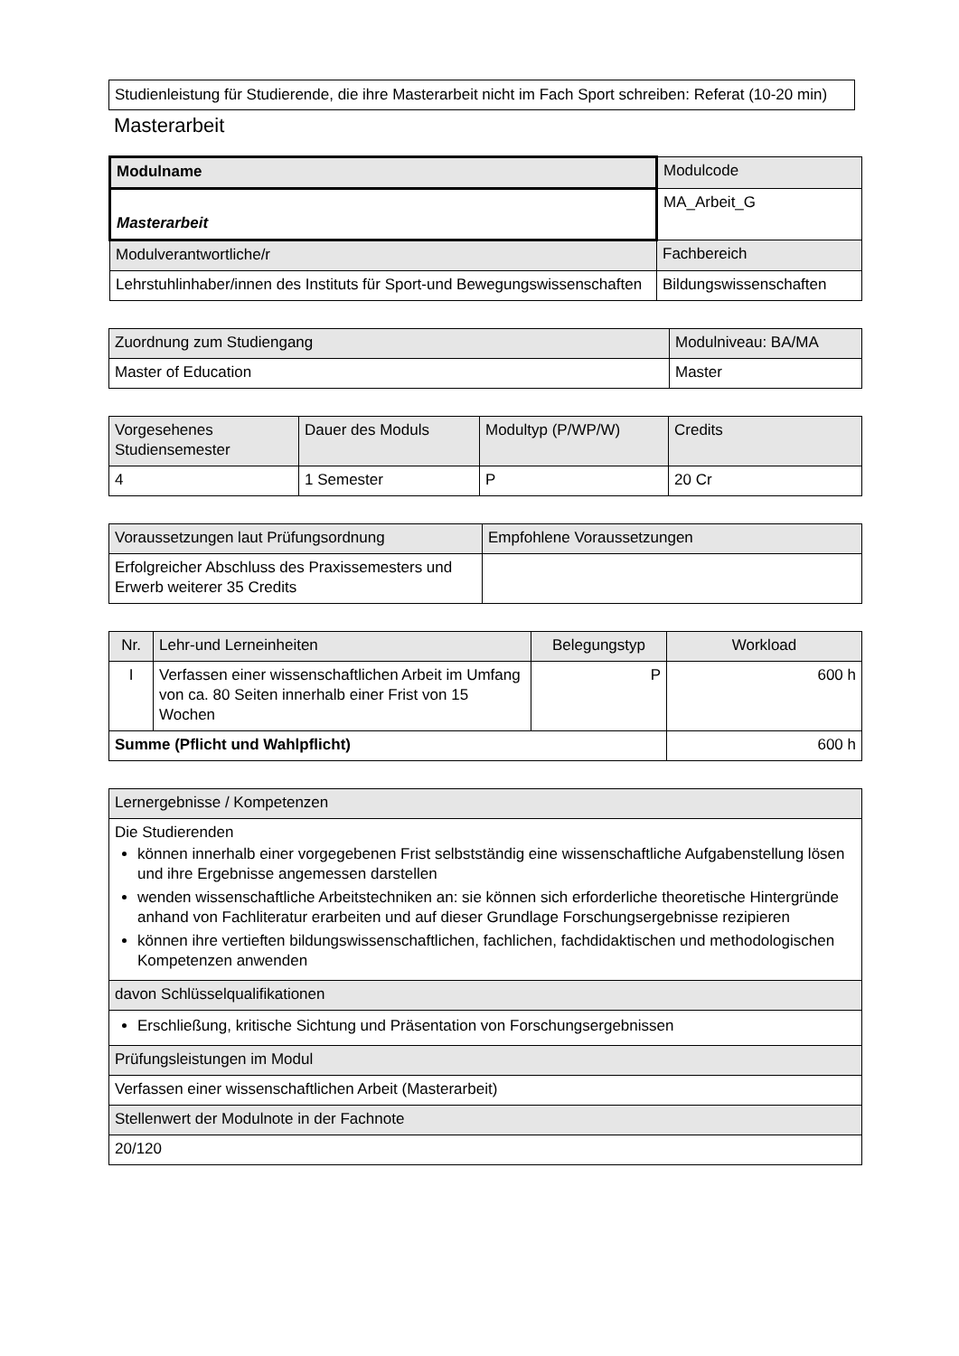Studienleistung für Studierende, die ihre Masterarbeit nicht im Fach Sport schreiben: Referat (10-20 min)
Masterarbeit
| Modulname | Modulcode |
| --- | --- |
| Masterarbeit | MA_Arbeit_G |
| Modulverantwortliche/r | Fachbereich |
| Lehrstuhlinhaber/innen des Instituts für Sport-und Bewegungswissenschaften | Bildungswissenschaften |
| Zuordnung zum Studiengang | Modulniveau: BA/MA |
| --- | --- |
| Master of Education | Master |
| Vorgesehenes Studiensemester | Dauer des Moduls | Modultyp (P/WP/W) | Credits |
| --- | --- | --- | --- |
| 4 | 1 Semester | P | 20 Cr |
| Voraussetzungen laut Prüfungsordnung | Empfohlene Voraussetzungen |
| --- | --- |
| Erfolgreicher Abschluss des Praxissemesters und Erwerb weiterer 35 Credits | |
| Nr. | Lehr-und Lerneinheiten | Belegungstyp | Workload |
| --- | --- | --- | --- |
| I | Verfassen einer wissenschaftlichen Arbeit im Umfang von ca. 80 Seiten innerhalb einer Frist von 15 Wochen | P | 600 h |
| Summe (Pflicht und Wahlpflicht) | | | 600 h |
| Lernergebnisse / Kompetenzen |
| Die Studierenden können innerhalb einer vorgegebenen Frist selbstständig eine wissenschaftliche Aufgabenstellung lösen und ihre Ergebnisse angemessen darstellen wenden wissenschaftliche Arbeitstechniken an: sie können sich erforderliche theoretische Hintergründe anhand von Fachliteratur erarbeiten und auf dieser Grundlage Forschungsergebnisse rezipieren können ihre vertieften bildungswissenschaftlichen, fachlichen, fachdidaktischen und methodologischen Kompetenzen anwenden |
| davon Schlüsselqualifikationen |
| Erschließung, kritische Sichtung und Präsentation von Forschungsergebnissen |
| Prüfungsleistungen im Modul |
| Verfassen einer wissenschaftlichen Arbeit (Masterarbeit) |
| Stellenwert der Modulnote in der Fachnote |
| 20/120 |